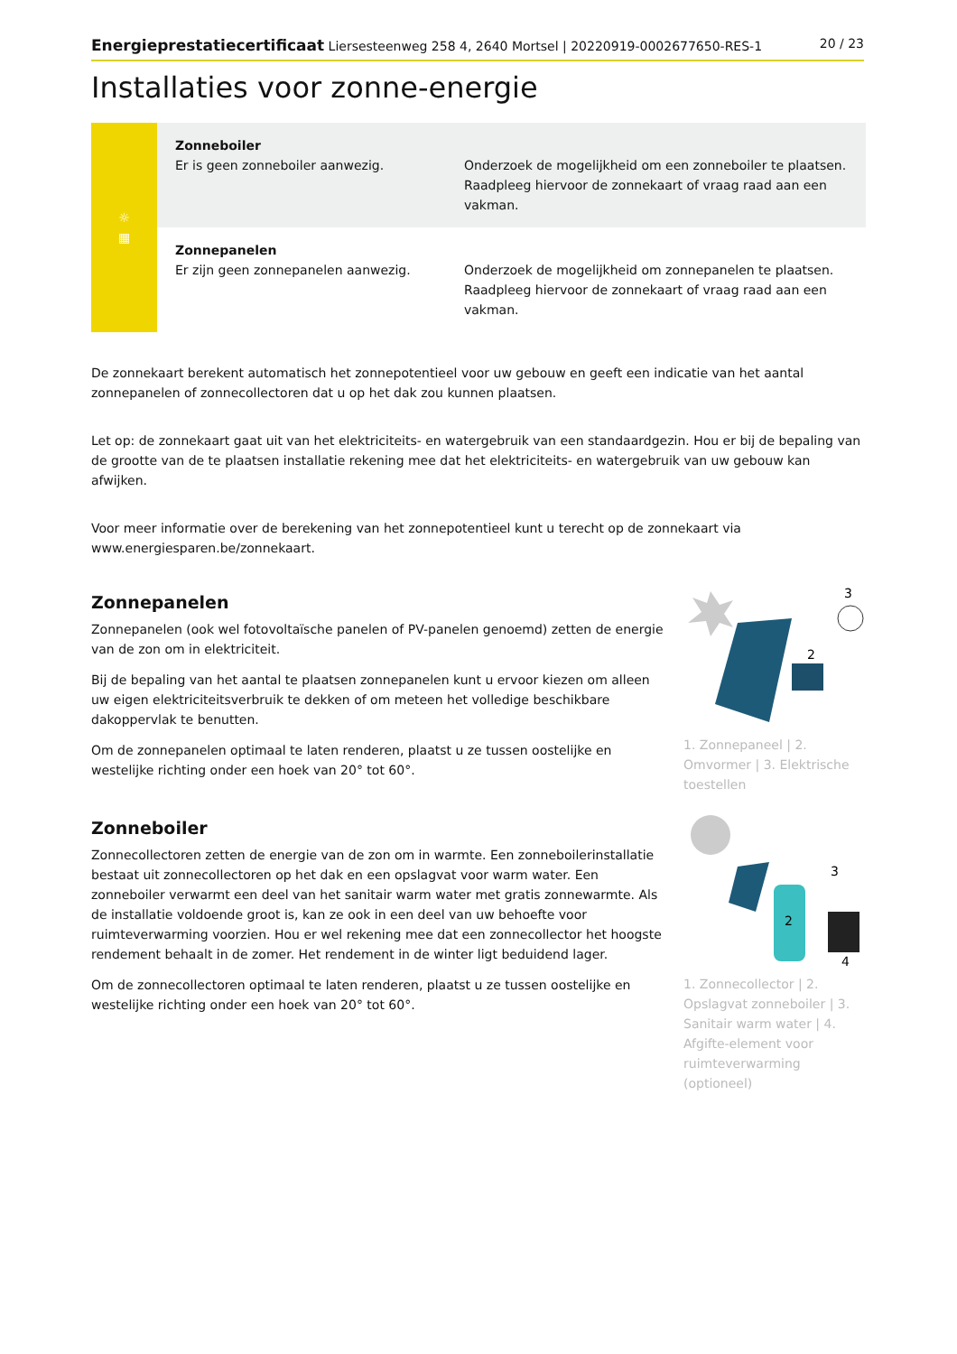Energieprestatiecertificaat Liersesteenweg 258 4, 2640 Mortsel | 20220919-0002677650-RES-1 20 / 23
Installaties voor zonne-energie
| ☼ ▦ | Zonneboiler Er is geen zonneboiler aanwezig. | Onderzoek de mogelijkheid om een zonneboiler te plaatsen. Raadpleeg hiervoor de zonnekaart of vraag raad aan een vakman. |
| | Zonnepanelen Er zijn geen zonnepanelen aanwezig. | Onderzoek de mogelijkheid om zonnepanelen te plaatsen. Raadpleeg hiervoor de zonnekaart of vraag raad aan een vakman. |
De zonnekaart berekent automatisch het zonnepotentieel voor uw gebouw en geeft een indicatie van het aantal zonnepanelen of zonnecollectoren dat u op het dak zou kunnen plaatsen.
Let op: de zonnekaart gaat uit van het elektriciteits- en watergebruik van een standaardgezin. Hou er bij de bepaling van de grootte van de te plaatsen installatie rekening mee dat het elektriciteits- en watergebruik van uw gebouw kan afwijken.
Voor meer informatie over de berekening van het zonnepotentieel kunt u terecht op de zonnekaart via www.energiesparen.be/zonnekaart.
Zonnepanelen
Zonnepanelen (ook wel fotovoltaïsche panelen of PV-panelen genoemd) zetten de energie van de zon om in elektriciteit.
Bij de bepaling van het aantal te plaatsen zonnepanelen kunt u ervoor kiezen om alleen uw eigen elektriciteitsverbruik te dekken of om meteen het volledige beschikbare dakoppervlak te benutten.
Om de zonnepanelen optimaal te laten renderen, plaatst u ze tussen oostelijke en westelijke richting onder een hoek van 20° tot 60°.
3
2
1. Zonnepaneel | 2. Omvormer | 3. Elektrische toestellen
Zonneboiler
Zonnecollectoren zetten de energie van de zon om in warmte. Een zonneboilerinstallatie bestaat uit zonnecollectoren op het dak en een opslagvat voor warm water. Een zonneboiler verwarmt een deel van het sanitair warm water met gratis zonnewarmte. Als de installatie voldoende groot is, kan ze ook in een deel van uw behoefte voor ruimteverwarming voorzien. Hou er wel rekening mee dat een zonnecollector het hoogste rendement behaalt in de zomer. Het rendement in de winter ligt beduidend lager.
Om de zonnecollectoren optimaal te laten renderen, plaatst u ze tussen oostelijke en westelijke richting onder een hoek van 20° tot 60°.
3
2
4
1. Zonnecollector | 2. Opslagvat zonneboiler | 3. Sanitair warm water | 4. Afgifte-element voor ruimteverwarming (optioneel)